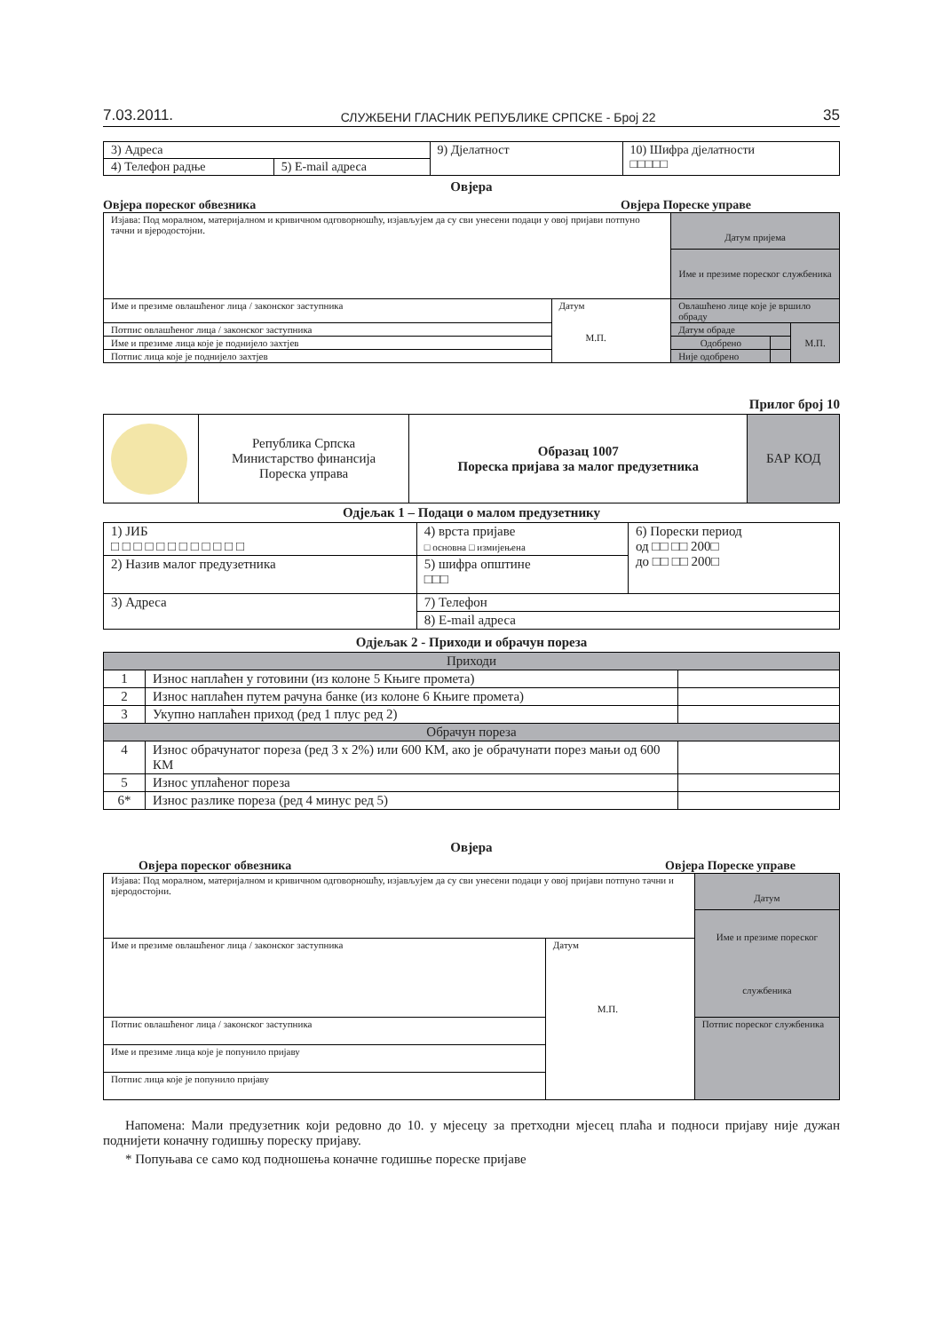7.03.2011. СЛУЖБЕНИ ГЛАСНИК РЕПУБЛИКЕ СРПСКЕ - Број 22 35
| 3) Адреса | | 9) Дјелатност | 10) Шифра дјелатности □□□□□ |
| 4) Телефон радње | 5) E-mail адреса | | |
Овјера
Овјера пореског обвезника Овјера Пореске управе
| Изјава: Под моралном, материјалном и кривичном одговорношћу, изјављујем да су сви унесени подаци у овој пријави потпуно тачни и вјеродостојни. | | Датум пријема Име и презиме пореског службеника | | |
| Име и презиме овлашћеног лица / законског заступника | Датум М.П. | Овлашћено лице које је вршило обраду | | |
| Потпис овлашћеног лица / законског заступника | | Датум обраде | | М.П. |
| Име и презиме лица које је поднијело захтјев | | Одобрено | | |
| Потпис лица које је поднијело захтјев | | Није одобрено | | |
Прилог број 10
| | Република Српска Министарство финансија Пореска управа | Образац 1007 Пореска пријава за малог предузетника | БАР КОД |
Одјељак 1 – Подаци о малом предузетнику
| 1) ЈИБ □ □ □ □ □ □ □ □ □ □ □ □ | 4) врста пријаве □ основна □ измијењена | 6) Порески период од □□ □□ 200□ до □□ □□ 200□ |
| 2) Назив малог предузетника | 5) шифра општине □□□ | |
| 3) Адреса | 7) Телефон | |
| | 8) E-mail адреса | |
Одјељак 2 - Приходи и обрачун пореза
| Приходи | | |
| 1 | Износ наплаћен у готовини (из колоне 5 Књиге промета) | |
| 2 | Износ наплаћен путем рачуна банке (из колоне 6 Књиге промета) | |
| 3 | Укупно наплаћен приход (ред 1 плус ред 2) | |
| Обрачун пореза | | |
| 4 | Износ обрачунатог пореза (ред 3 x 2%) или 600 КМ, ако је обрачунати порез мањи од 600 КМ | |
| 5 | Износ уплаћеног пореза | |
| 6* | Износ разлике пореза (ред 4 минус ред 5) | |
Овјера
Овјера пореског обвезника Овјера Пореске управе
| Изјава: Под моралном, материјалном и кривичном одговорношћу, изјављујем да су сви унесени подаци у овој пријави потпуно тачни и вјеродостојни. | | Датум Име и презиме пореског службеника |
| Име и презиме овлашћеног лица / законског заступника | Датум М.П. | |
| Потпис овлашћеног лица / законског заступника | | Потпис пореског службеника |
| Име и презиме лица које је попунило пријаву | | |
| Потпис лица које је попунило пријаву | | |
Напомена: Мали предузетник који редовно до 10. у мјесецу за претходни мјесец плаћа и подноси пријаву није дужан поднијети коначну годишњу пореску пријаву.
* Попуњава се само код подношења коначне годишње пореске пријаве